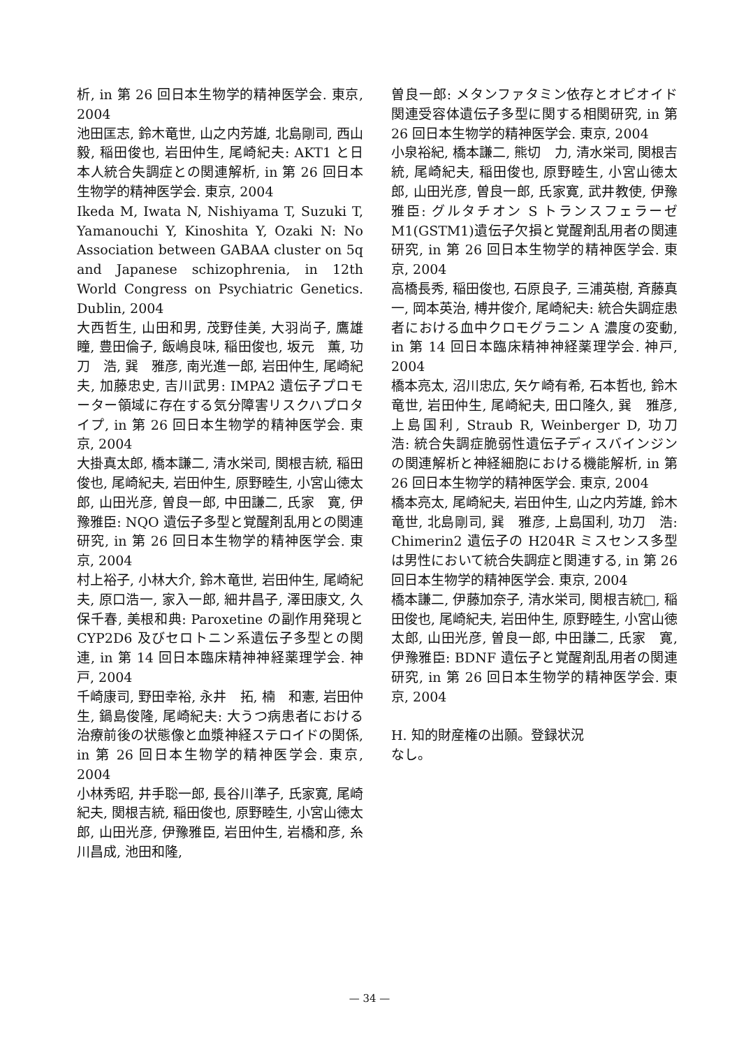析, in 第 26 回日本生物学的精神医学会. 東京, 2004
池田匡志, 鈴木竜世, 山之内芳雄, 北島剛司, 西山　毅, 稲田俊也, 岩田仲生, 尾崎紀夫: AKT1 と日本人統合失調症との関連解析, in 第 26 回日本生物学的精神医学会. 東京, 2004
Ikeda M, Iwata N, Nishiyama T, Suzuki T, Yamanouchi Y, Kinoshita Y, Ozaki N: No Association between GABAA cluster on 5q and Japanese schizophrenia, in 12th World Congress on Psychiatric Genetics. Dublin, 2004
大西哲生, 山田和男, 茂野佳美, 大羽尚子, 鷹雄　瞳, 豊田倫子, 飯嶋良味, 稲田俊也, 坂元　薫, 功刀　浩, 巽　雅彦, 南光進一郎, 岩田仲生, 尾崎紀夫, 加藤忠史, 吉川武男: IMPA2 遺伝子プロモーター領域に存在する気分障害リスクハプロタイプ, in 第 26 回日本生物学的精神医学会. 東京, 2004
大掛真太郎, 橋本謙二, 清水栄司, 関根吉統, 稲田俊也, 尾崎紀夫, 岩田仲生, 原野睦生, 小宮山徳太郎, 山田光彦, 曽良一郎, 中田謙二, 氏家　寛, 伊豫雅臣: NQO 遺伝子多型と覚醒剤乱用との関連研究, in 第 26 回日本生物学的精神医学会. 東京, 2004
村上裕子, 小林大介, 鈴木竜世, 岩田仲生, 尾崎紀夫, 原口浩一, 家入一郎, 細井昌子, 澤田康文, 久保千春, 美根和典: Paroxetine の副作用発現と CYP2D6 及びセロトニン系遺伝子多型との関連, in 第 14 回日本臨床精神神経薬理学会. 神戸, 2004
千崎康司, 野田幸裕, 永井　拓, 楠　和憲, 岩田仲生, 鍋島俊隆, 尾崎紀夫: 大うつ病患者における治療前後の状態像と血漿神経ステロイドの関係, in 第 26 回日本生物学的精神医学会. 東京, 2004
小林秀昭, 井手聡一郎, 長谷川準子, 氏家寛, 尾崎紀夫, 関根吉統, 稲田俊也, 原野睦生, 小宮山徳太郎, 山田光彦, 伊豫雅臣, 岩田仲生, 岩橋和彦, 糸川昌成, 池田和隆,
曽良一郎: メタンファタミン依存とオピオイド関連受容体遺伝子多型に関する相関研究, in 第 26 回日本生物学的精神医学会. 東京, 2004
小泉裕紀, 橋本謙二, 熊切　力, 清水栄司, 関根吉統, 尾崎紀夫, 稲田俊也, 原野睦生, 小宮山徳太郎, 山田光彦, 曽良一郎, 氏家寛, 武井教使, 伊豫雅臣: グルタチオン S トランスフェラーゼ M1(GSTM1)遺伝子欠損と覚醒剤乱用者の関連研究, in 第 26 回日本生物学的精神医学会. 東京, 2004
高橋長秀, 稲田俊也, 石原良子, 三浦英樹, 斉藤真一, 岡本英治, 榑井俊介, 尾崎紀夫: 統合失調症患者における血中クロモグラニン A 濃度の変動, in 第 14 回日本臨床精神神経薬理学会. 神戸, 2004
橋本亮太, 沼川忠広, 矢ケ崎有希, 石本哲也, 鈴木竜世, 岩田仲生, 尾崎紀夫, 田口隆久, 巽　雅彦, 上島国利, Straub R, Weinberger D, 功刀　浩: 統合失調症脆弱性遺伝子ディスバインジンの関連解析と神経細胞における機能解析, in 第 26 回日本生物学的精神医学会. 東京, 2004
橋本亮太, 尾崎紀夫, 岩田仲生, 山之内芳雄, 鈴木竜世, 北島剛司, 巽　雅彦, 上島国利, 功刀　浩: Chimerin2 遺伝子の H204R ミスセンス多型は男性において統合失調症と関連する, in 第 26 回日本生物学的精神医学会. 東京, 2004
橋本謙二, 伊藤加奈子, 清水栄司, 関根吉統□, 稲田俊也, 尾崎紀夫, 岩田仲生, 原野睦生, 小宮山徳太郎, 山田光彦, 曽良一郎, 中田謙二, 氏家　寛, 伊豫雅臣: BDNF 遺伝子と覚醒剤乱用者の関連研究, in 第 26 回日本生物学的精神医学会. 東京, 2004
H. 知的財産権の出願。登録状況
なし。
— 34 —